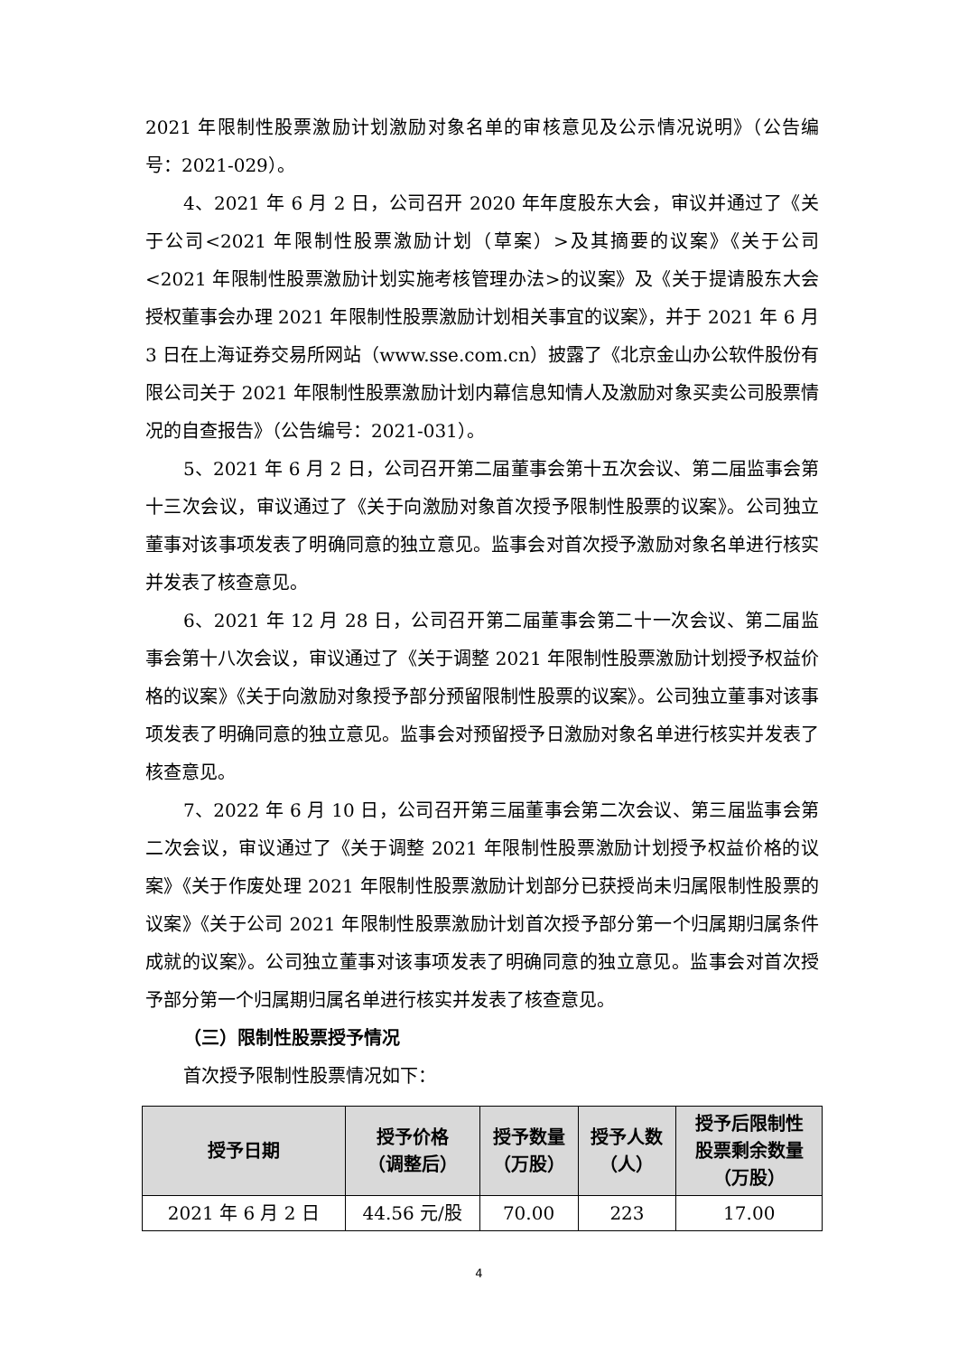2021 年限制性股票激励计划激励对象名单的审核意见及公示情况说明》（公告编号：2021-029）。
4、2021 年 6 月 2 日，公司召开 2020 年年度股东大会，审议并通过了《关于公司<2021 年限制性股票激励计划（草案）>及其摘要的议案》《关于公司<2021 年限制性股票激励计划实施考核管理办法>的议案》及《关于提请股东大会授权董事会办理 2021 年限制性股票激励计划相关事宜的议案》，并于 2021 年 6 月 3 日在上海证券交易所网站（www.sse.com.cn）披露了《北京金山办公软件股份有限公司关于 2021 年限制性股票激励计划内幕信息知情人及激励对象买卖公司股票情况的自查报告》（公告编号：2021-031）。
5、2021 年 6 月 2 日，公司召开第二届董事会第十五次会议、第二届监事会第十三次会议，审议通过了《关于向激励对象首次授予限制性股票的议案》。公司独立董事对该事项发表了明确同意的独立意见。监事会对首次授予激励对象名单进行核实并发表了核查意见。
6、2021 年 12 月 28 日，公司召开第二届董事会第二十一次会议、第二届监事会第十八次会议，审议通过了《关于调整 2021 年限制性股票激励计划授予权益价格的议案》《关于向激励对象授予部分预留限制性股票的议案》。公司独立董事对该事项发表了明确同意的独立意见。监事会对预留授予日激励对象名单进行核实并发表了核查意见。
7、2022 年 6 月 10 日，公司召开第三届董事会第二次会议、第三届监事会第二次会议，审议通过了《关于调整 2021 年限制性股票激励计划授予权益价格的议案》《关于作废处理 2021 年限制性股票激励计划部分已获授尚未归属限制性股票的议案》《关于公司 2021 年限制性股票激励计划首次授予部分第一个归属期归属条件成就的议案》。公司独立董事对该事项发表了明确同意的独立意见。监事会对首次授予部分第一个归属期归属名单进行核实并发表了核查意见。
（三）限制性股票授予情况
首次授予限制性股票情况如下：
| 授予日期 | 授予价格 （调整后） | 授予数量 （万股） | 授予人数 （人） | 授予后限制性 股票剩余数量 （万股） |
| --- | --- | --- | --- | --- |
| 2021 年 6 月 2 日 | 44.56 元/股 | 70.00 | 223 | 17.00 |
4